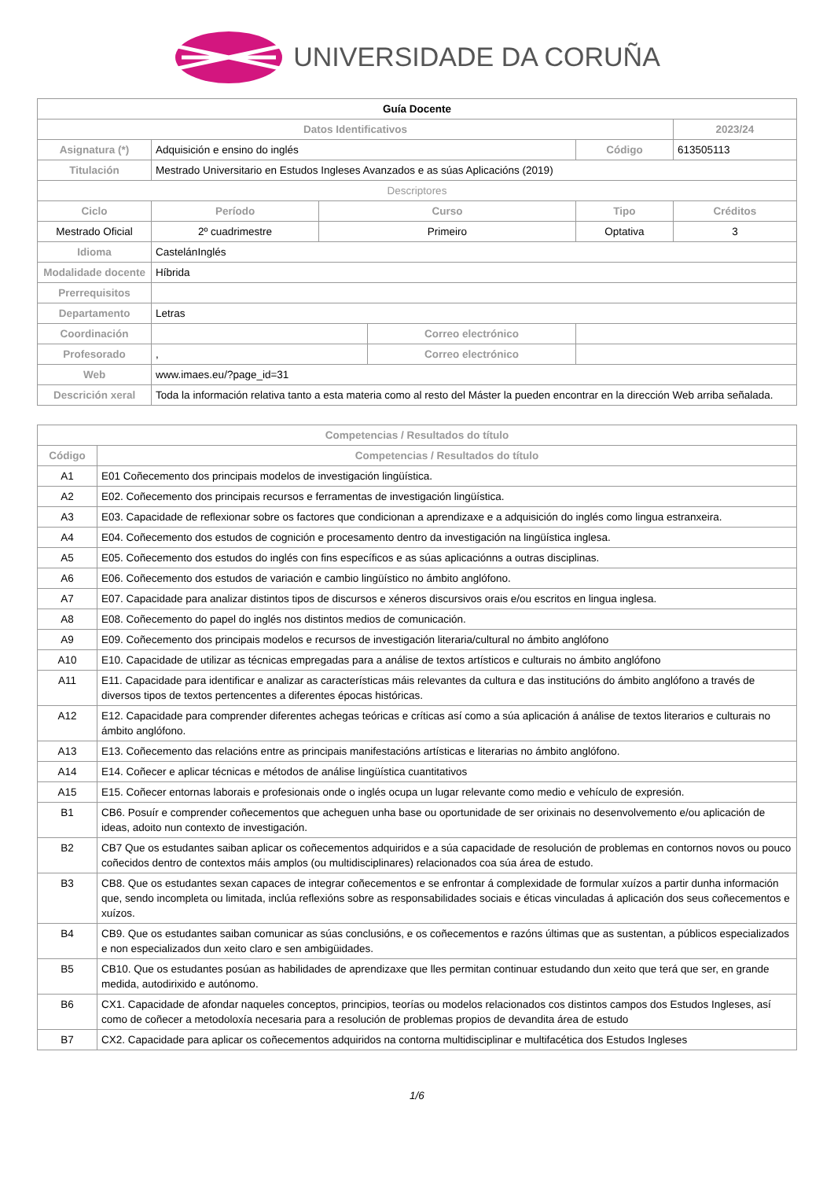UNIVERSIDADE DA CORUÑA
| Guía Docente | | | | | | | |
| Datos Identificativos | | | | | | | 2023/24 |
| Asignatura (*) | Adquisición e ensino do inglés | | | | | Código | 613505113 |
| Titulación | Mestrado Universitario en Estudos Ingleses Avanzados e as súas Aplicacións (2019) | | | | | | |
| Descriptores | | | | | | | |
| Ciclo | | Período | Curso | | Tipo | | Créditos |
| Mestrado Oficial | | 2º cuadrimestre | Primeiro | | Optativa | | 3 |
| Idioma | CastelánInglés | | | | | | |
| Modalidade docente | Híbrida | | | | | | |
| Prerrequisitos | | | | | | | |
| Departamento | Letras | | | | | | |
| Coordinación | | | | Correo electrónico | | | |
| Profesorado | , | | | Correo electrónico | | | |
| Web | www.imaes.eu/?page_id=31 | | | | | | |
| Descrición xeral | Toda la información relativa tanto a esta materia como al resto del Máster la pueden encontrar en la dirección Web arriba señalada. | | | | | | |
| Competencias / Resultados do título | |
| --- | --- |
| Código | Competencias / Resultados do título |
| A1 | E01 Coñecemento dos principais modelos de investigación lingüística. |
| A2 | E02. Coñecemento dos principais recursos e ferramentas de investigación lingüística. |
| A3 | E03. Capacidade de reflexionar sobre os factores que condicionan a aprendizaxe e a adquisición do inglés como lingua estranxeira. |
| A4 | E04. Coñecemento dos estudos de cognición e procesamento dentro da investigación na lingüística inglesa. |
| A5 | E05. Coñecemento dos estudos do inglés con fins específicos e as súas aplicaciónns a outras disciplinas. |
| A6 | E06. Coñecemento dos estudos de variación e cambio lingüístico no ámbito anglófono. |
| A7 | E07. Capacidade para analizar distintos tipos de discursos e xéneros discursivos orais e/ou escritos en lingua inglesa. |
| A8 | E08. Coñecemento do papel do inglés nos distintos medios de comunicación. |
| A9 | E09. Coñecemento dos principais modelos e recursos de investigación literaria/cultural no ámbito anglófono |
| A10 | E10. Capacidade de utilizar as técnicas empregadas para a análise de textos artísticos e culturais no ámbito anglófono |
| A11 | E11. Capacidade para identificar e analizar as características máis relevantes da cultura e das institucións do ámbito anglófono a través de diversos tipos de textos pertencentes a diferentes épocas históricas. |
| A12 | E12. Capacidade para comprender diferentes achegas teóricas e críticas así como a súa aplicación á análise de textos literarios e culturais no ámbito anglófono. |
| A13 | E13. Coñecemento das relacións entre as principais manifestacións artísticas e literarias no ámbito anglófono. |
| A14 | E14. Coñecer e aplicar técnicas e métodos de análise lingüística cuantitativos |
| A15 | E15. Coñecer entornas laborais e profesionais onde o inglés ocupa un lugar relevante como medio e vehículo de expresión. |
| B1 | CB6. Posuír e comprender coñecementos que acheguen unha base ou oportunidade de ser orixinais no desenvolvemento e/ou aplicación de ideas, adoito nun contexto de investigación. |
| B2 | CB7 Que os estudantes saiban aplicar os coñecementos adquiridos e a súa capacidade de resolución de problemas en contornos novos ou pouco coñecidos dentro de contextos máis amplos (ou multidisciplinares) relacionados coa súa área de estudo. |
| B3 | CB8. Que os estudantes sexan capaces de integrar coñecementos e se enfrontar á complexidade de formular xuízos a partir dunha información que, sendo incompleta ou limitada, inclúa reflexións sobre as responsabilidades sociais e éticas vinculadas á aplicación dos seus coñecementos e xuízos. |
| B4 | CB9. Que os estudantes saiban comunicar as súas conclusións, e os coñecementos e razóns últimas que as sustentan, a públicos especializados e non especializados dun xeito claro e sen ambigüidades. |
| B5 | CB10. Que os estudantes posúan as habilidades de aprendizaxe que lles permitan continuar estudando dun xeito que terá que ser, en grande medida, autodirixido e autónomo. |
| B6 | CX1. Capacidade de afondar naqueles conceptos, principios, teorías ou modelos relacionados cos distintos campos dos Estudos Ingleses, así como de coñecer a metodoloxía necesaria para a resolución de problemas propios de devandita área de estudo |
| B7 | CX2. Capacidade para aplicar os coñecementos adquiridos na contorna multidisciplinar e multifacética dos Estudos Ingleses |
1/6